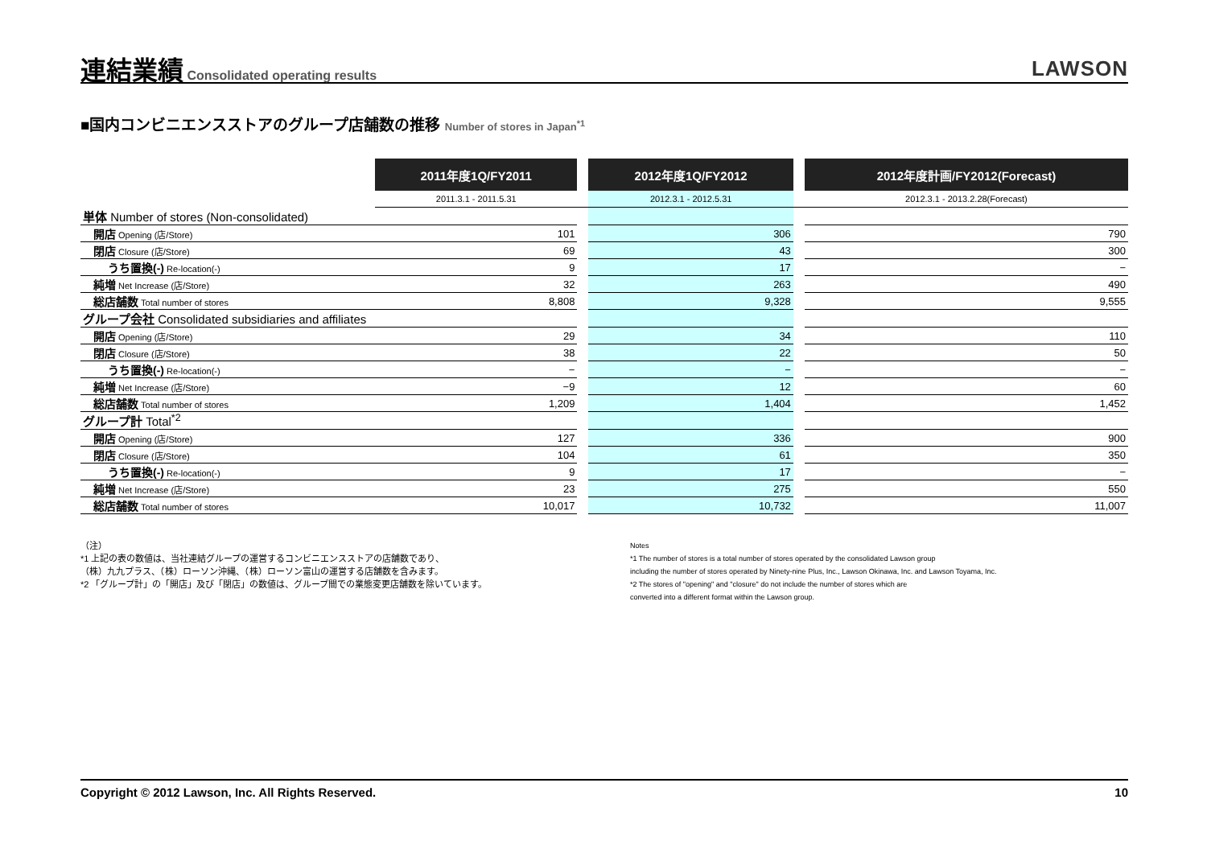連結業績
Consolidated operating results
LAWSON
■国内コンビニエンスストアのグループ店舗数の推移 Number of stores in Japan<sup>*1</sup>
| | 2011年度1Q/FY2011 | | 2012年度1Q/FY2012 | | 2012年度計画/FY2012(Forecast) |
| | 2011.3.1 - 2011.5.31 | | 2012.3.1 - 2012.5.31 | | 2012.3.1 - 2013.2.28(Forecast) |
| 単体 Number of stores (Non-consolidated) | | | | | |
| 開店 Opening (店/Store) | 101 | | 306 | | 790 |
| 閉店 Closure (店/Store) | 69 | | 43 | | 300 |
| うち置換(-) Re-location(-) | 9 | | 17 | | − |
| 純増 Net Increase (店/Store) | 32 | | 263 | | 490 |
| 総店舗数 Total number of stores | 8,808 | | 9,328 | | 9,555 |
| グループ会社 Consolidated subsidiaries and affiliates | | | | | |
| 開店 Opening (店/Store) | 29 | | 34 | | 110 |
| 閉店 Closure (店/Store) | 38 | | 22 | | 50 |
| うち置換(-) Re-location(-) | − | | − | | − |
| 純増 Net Increase (店/Store) | −9 | | 12 | | 60 |
| 総店舗数 Total number of stores | 1,209 | | 1,404 | | 1,452 |
| グループ計 Total<sup>*2</sup> | | | | | |
| 開店 Opening (店/Store) | 127 | | 336 | | 900 |
| 閉店 Closure (店/Store) | 104 | | 61 | | 350 |
| うち置換(-) Re-location(-) | 9 | | 17 | | − |
| 純増 Net Increase (店/Store) | 23 | | 275 | | 550 |
| 総店舗数 Total number of stores | 10,017 | | 10,732 | | 11,007 |
（注）
*1 上記の表の数値は、当社連結グループの運営するコンビニエンスストアの店舗数であり、
（株）九九プラス、（株）ローソン沖縄、（株）ローソン富山の運営する店舗数を含みます。
*2 「グループ計」の「開店」及び「閉店」の数値は、グループ間での業態変更店舗数を除いています。
Notes
*1 The number of stores is a total number of stores operated by the consolidated Lawson group
including the number of stores operated by Ninety-nine Plus, Inc., Lawson Okinawa, Inc. and Lawson Toyama, Inc.
*2 The stores of "opening" and "closure" do not include the number of stores which are
converted into a different format within the Lawson group.
Copyright © 2012 Lawson, Inc. All Rights Reserved. 10